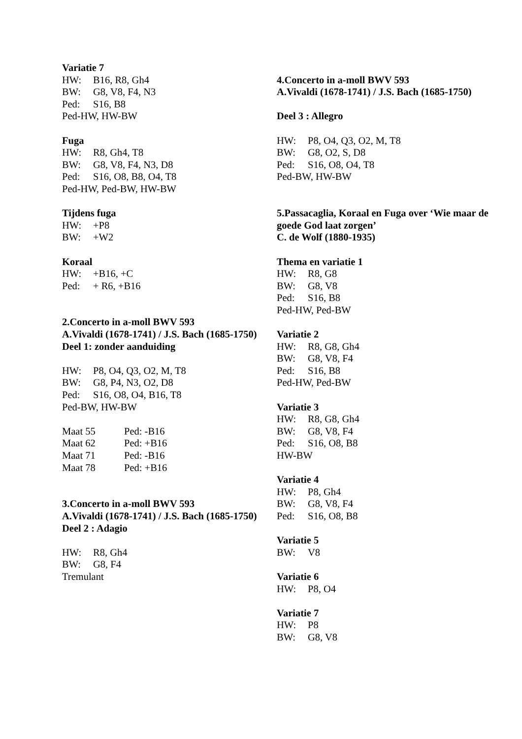Variatie 7
HW: B16, R8, Gh4
BW: G8, V8, F4, N3
Ped: S16, B8
Ped-HW, HW-BW
Fuga
HW: R8, Gh4, T8
BW: G8, V8, F4, N3, D8
Ped: S16, O8, B8, O4, T8
Ped-HW, Ped-BW, HW-BW
Tijdens fuga
HW: +P8
BW: +W2
Koraal
HW: +B16, +C
Ped: + R6, +B16
2.Concerto in a-moll BWV 593
A.Vivaldi (1678-1741) / J.S. Bach (1685-1750)
Deel 1: zonder aanduiding
HW: P8, O4, Q3, O2, M, T8
BW: G8, P4, N3, O2, D8
Ped: S16, O8, O4, B16, T8
Ped-BW, HW-BW
Maat 55 Ped: -B16
Maat 62 Ped: +B16
Maat 71 Ped: -B16
Maat 78 Ped: +B16
3.Concerto in a-moll BWV 593
A.Vivaldi (1678-1741) / J.S. Bach (1685-1750)
Deel 2 : Adagio
HW: R8, Gh4
BW: G8, F4
Tremulant
4.Concerto in a-moll BWV 593
A.Vivaldi (1678-1741) / J.S. Bach (1685-1750)
Deel 3 : Allegro
HW: P8, O4, Q3, O2, M, T8
BW: G8, O2, S, D8
Ped: S16, O8, O4, T8
Ped-BW, HW-BW
5.Passacaglia, Koraal en Fuga over ‘Wie maar de goede God laat zorgen’
C. de Wolf (1880-1935)
Thema en variatie 1
HW: R8, G8
BW: G8, V8
Ped: S16, B8
Ped-HW, Ped-BW
Variatie 2
HW: R8, G8, Gh4
BW: G8, V8, F4
Ped: S16, B8
Ped-HW, Ped-BW
Variatie 3
HW: R8, G8, Gh4
BW: G8, V8, F4
Ped: S16, O8, B8
HW-BW
Variatie 4
HW: P8, Gh4
BW: G8, V8, F4
Ped: S16, O8, B8
Variatie 5
BW: V8
Variatie 6
HW: P8, O4
Variatie 7
HW: P8
BW: G8, V8